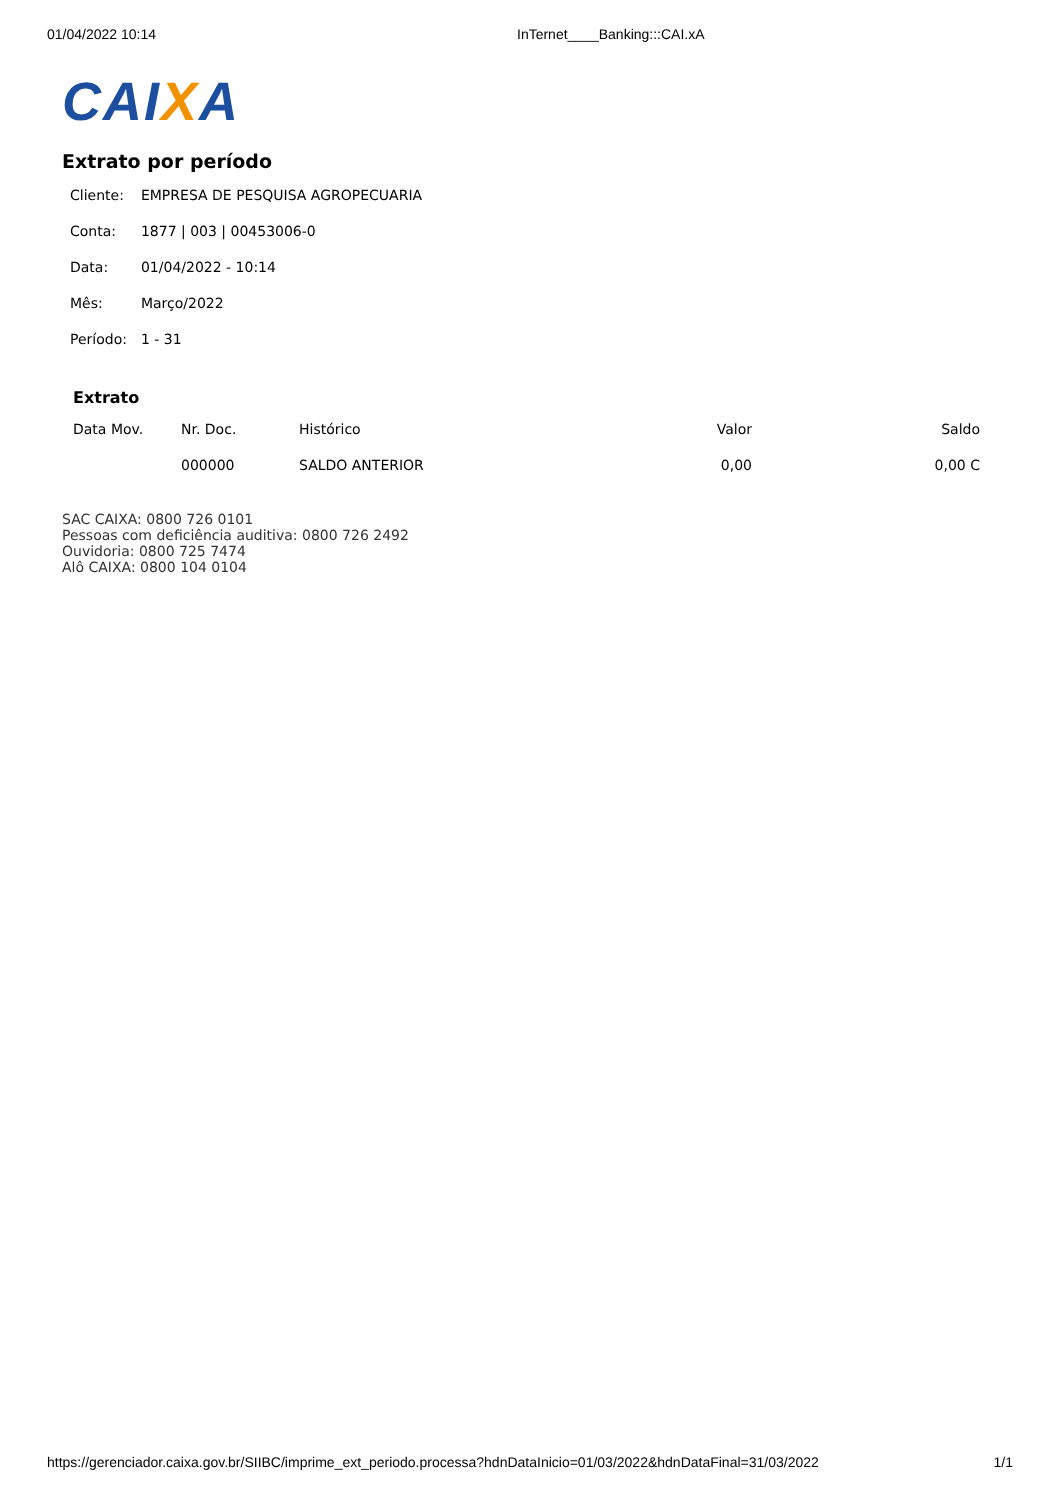01/04/2022 10:14 InTernet____Banking:::CAI.xA
CAIXA
Extrato por período
| Cliente: | EMPRESA DE PESQUISA AGROPECUARIA |
| Conta: | 1877 / 003 / 00453006-0 |
| Data: | 01/04/2022 - 10:14 |
| Mês: | Março/2022 |
| Período: | 1 - 31 |
Extrato
| Data Mov. | Nr. Doc. | Histórico | Valor | Saldo |
| --- | --- | --- | --- | --- |
| | 000000 | SALDO ANTERIOR | 0,00 | 0,00 C |
SAC CAIXA: 0800 726 0101
Pessoas com deficiência auditiva: 0800 726 2492
Ouvidoria: 0800 725 7474
Alô CAIXA: 0800 104 0104
https://gerenciador.caixa.gov.br/SIIBC/imprime_ext_periodo.processa?hdnDataInicio=01/03/2022&hdnDataFinal=31/03/2022 1/1